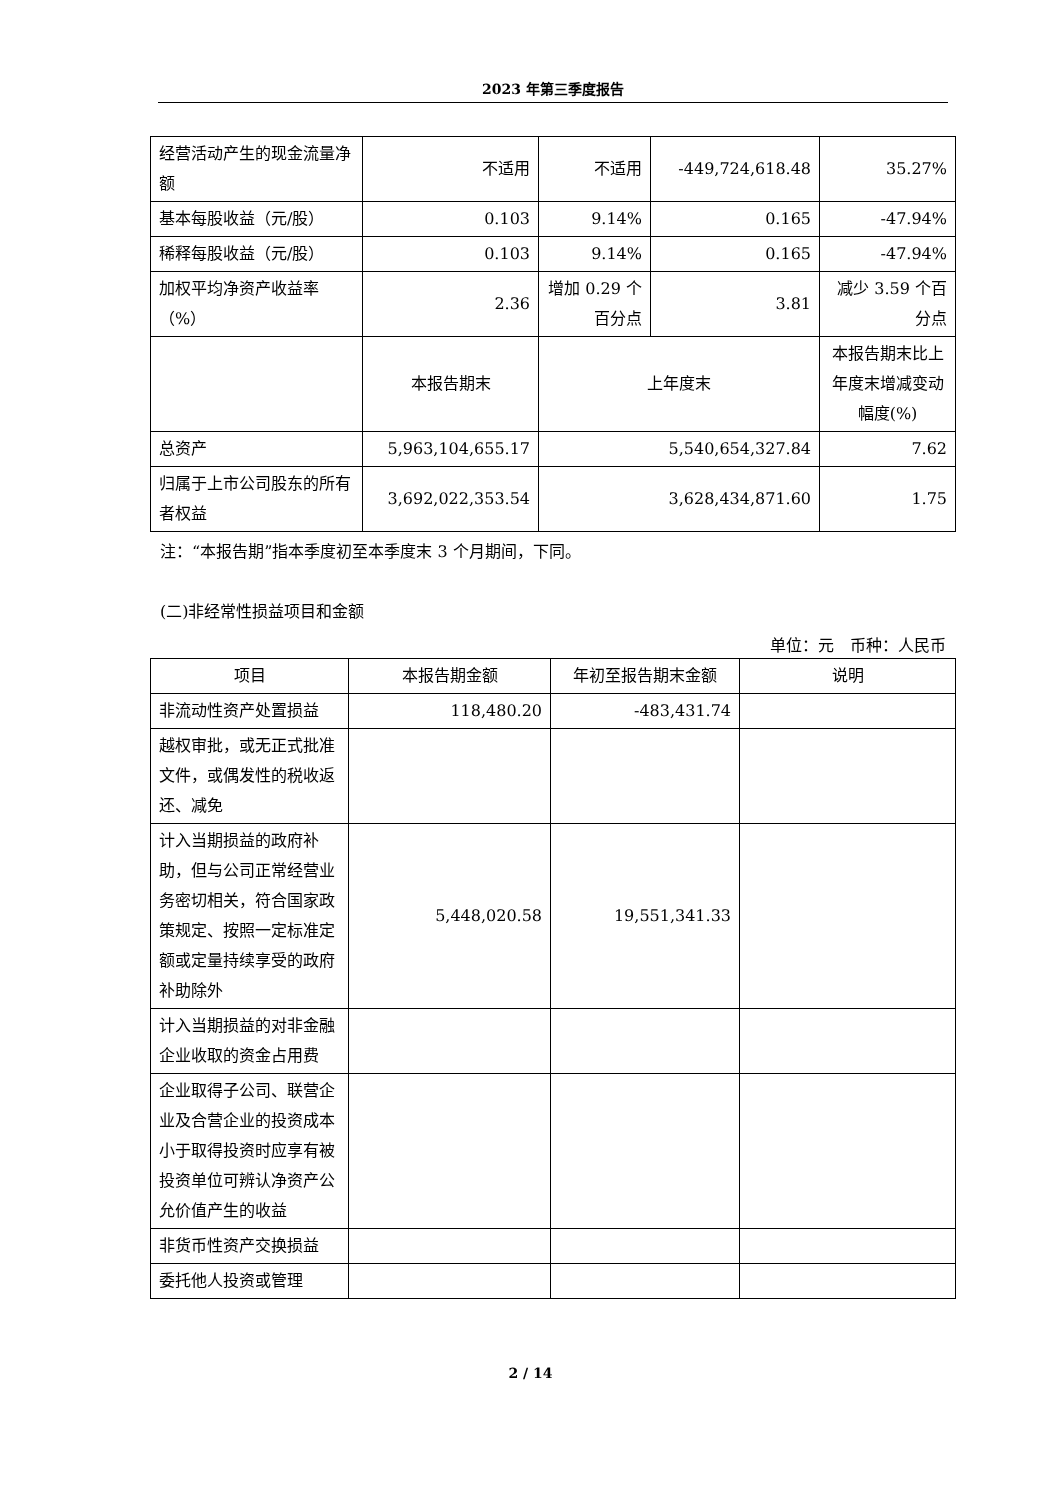2023 年第三季度报告
| 经营活动产生的现金流量净额 | 不适用 | 不适用 | -449,724,618.48 | 35.27% |
| 基本每股收益（元/股） | 0.103 | 9.14% | 0.165 | -47.94% |
| 稀释每股收益（元/股） | 0.103 | 9.14% | 0.165 | -47.94% |
| 加权平均净资产收益率（%） | 2.36 | 增加 0.29 个百分点 | 3.81 | 减少 3.59 个百分点 |
| | 本报告期末 | 上年度末 | | 本报告期末比上年度末增减变动幅度(%) |
| 总资产 | 5,963,104,655.17 | 5,540,654,327.84 | | 7.62 |
| 归属于上市公司股东的所有者权益 | 3,692,022,353.54 | 3,628,434,871.60 | | 1.75 |
注：“本报告期”指本季度初至本季度末 3 个月期间，下同。
(二)非经常性损益项目和金额
单位：元　币种：人民币
| 项目 | 本报告期金额 | 年初至报告期末金额 | 说明 |
| --- | --- | --- | --- |
| 非流动性资产处置损益 | 118,480.20 | -483,431.74 | |
| 越权审批，或无正式批准文件，或偶发性的税收返还、减免 | | | |
| 计入当期损益的政府补助，但与公司正常经营业务密切相关，符合国家政策规定、按照一定标准定额或定量持续享受的政府补助除外 | 5,448,020.58 | 19,551,341.33 | |
| 计入当期损益的对非金融企业收取的资金占用费 | | | |
| 企业取得子公司、联营企业及合营企业的投资成本小于取得投资时应享有被投资单位可辨认净资产公允价值产生的收益 | | | |
| 非货币性资产交换损益 | | | |
| 委托他人投资或管理 | | | |
2 / 14